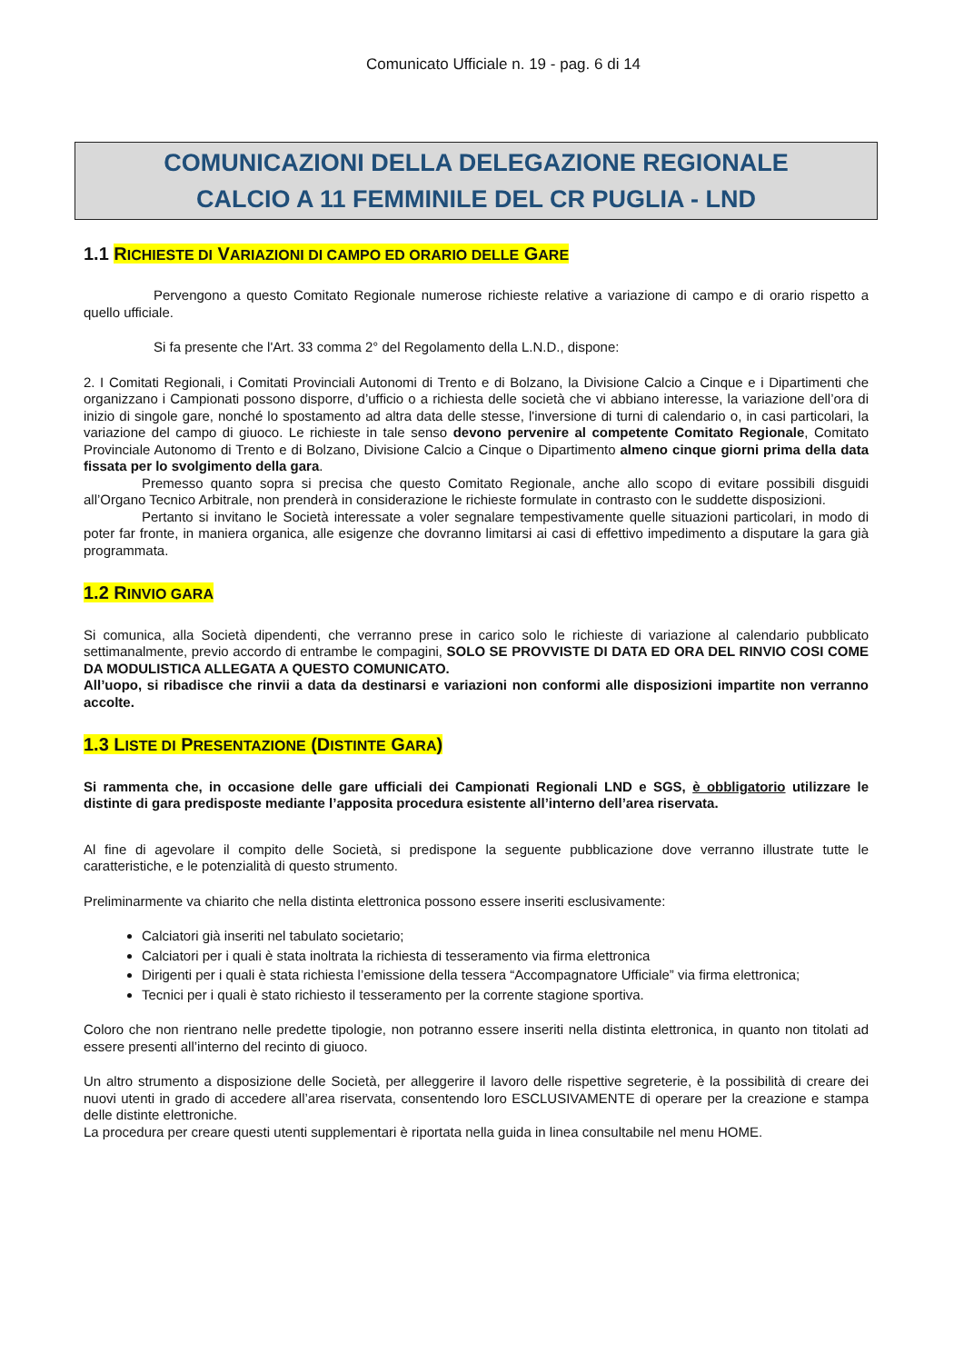Comunicato Ufficiale n. 19 - pag. 6 di 14
COMUNICAZIONI DELLA DELEGAZIONE REGIONALE
CALCIO A 11 FEMMINILE DEL CR PUGLIA - LND
1.1 RICHIESTE DI VARIAZIONI DI CAMPO ED ORARIO DELLE GARE
Pervengono a questo Comitato Regionale numerose richieste relative a variazione di campo e di orario rispetto a quello ufficiale.
Si fa presente che l'Art. 33 comma 2° del Regolamento della L.N.D., dispone:
2. I Comitati Regionali, i Comitati Provinciali Autonomi di Trento e di Bolzano, la Divisione Calcio a Cinque e i Dipartimenti che organizzano i Campionati possono disporre, d’ufficio o a richiesta delle società che vi abbiano interesse, la variazione dell’ora di inizio di singole gare, nonché lo spostamento ad altra data delle stesse, l'inversione di turni di calendario o, in casi particolari, la variazione del campo di giuoco. Le richieste in tale senso devono pervenire al competente Comitato Regionale, Comitato Provinciale Autonomo di Trento e di Bolzano, Divisione Calcio a Cinque o Dipartimento almeno cinque giorni prima della data fissata per lo svolgimento della gara.
Premesso quanto sopra si precisa che questo Comitato Regionale, anche allo scopo di evitare possibili disguidi all’Organo Tecnico Arbitrale, non prenderà in considerazione le richieste formulate in contrasto con le suddette disposizioni.
Pertanto si invitano le Società interessate a voler segnalare tempestivamente quelle situazioni particolari, in modo di poter far fronte, in maniera organica, alle esigenze che dovranno limitarsi ai casi di effettivo impedimento a disputare la gara già programmata.
1.2 RINVIO GARA
Si comunica, alla Società dipendenti, che verranno prese in carico solo le richieste di variazione al calendario pubblicato settimanalmente, previo accordo di entrambe le compagini, SOLO SE PROVVISTE DI DATA ED ORA DEL RINVIO COSI COME DA MODULISTICA ALLEGATA A QUESTO COMUNICATO.
All’uopo, si ribadisce che rinvii a data da destinarsi e variazioni non conformi alle disposizioni impartite non verranno accolte.
1.3 LISTE DI PRESENTAZIONE (DISTINTE GARA)
Si rammenta che, in occasione delle gare ufficiali dei Campionati Regionali LND e SGS, è obbligatorio utilizzare le distinte di gara predisposte mediante l’apposita procedura esistente all’interno dell’area riservata.
Al fine di agevolare il compito delle Società, si predispone la seguente pubblicazione dove verranno illustrate tutte le caratteristiche, e le potenzialità di questo strumento.
Preliminarmente va chiarito che nella distinta elettronica possono essere inseriti esclusivamente:
Calciatori già inseriti nel tabulato societario;
Calciatori per i quali è stata inoltrata la richiesta di tesseramento via firma elettronica
Dirigenti per i quali è stata richiesta l’emissione della tessera “Accompagnatore Ufficiale” via firma elettronica;
Tecnici per i quali è stato richiesto il tesseramento per la corrente stagione sportiva.
Coloro che non rientrano nelle predette tipologie, non potranno essere inseriti nella distinta elettronica, in quanto non titolati ad essere presenti all’interno del recinto di giuoco.
Un altro strumento a disposizione delle Società, per alleggerire il lavoro delle rispettive segreterie, è la possibilità di creare dei nuovi utenti in grado di accedere all’area riservata, consentendo loro ESCLUSIVAMENTE di operare per la creazione e stampa delle distinte elettroniche.
La procedura per creare questi utenti supplementari è riportata nella guida in linea consultabile nel menu HOME.